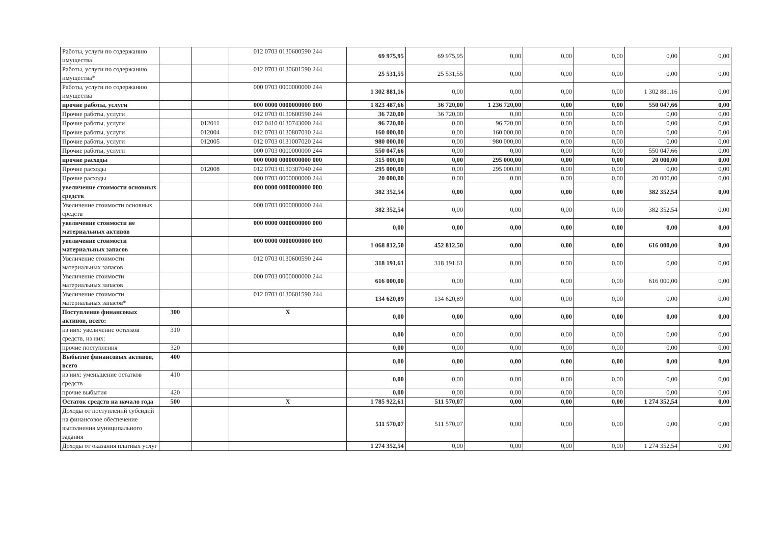| Работы, услуги по содержанию имущества | | | 012 0703 0130600590 244 | 69 975,95 | 69 975,95 | 0,00 | 0,00 | 0,00 | 0,00 | 0,00 |
| Работы, услуги по содержанию имущества* | | | 012 0703 0130601590 244 | 25 531,55 | 25 531,55 | 0,00 | 0,00 | 0,00 | 0,00 | 0,00 |
| Работы, услуги по содержанию имущества | | | 000 0703 0000000000 244 | 1 302 881,16 | 0,00 | 0,00 | 0,00 | 0,00 | 1 302 881,16 | 0,00 |
| прочие работы, услуги | | | 000 0000 0000000000 000 | 1 823 487,66 | 36 720,00 | 1 236 720,00 | 0,00 | 0,00 | 550 047,66 | 0,00 |
| Прочие работы, услуги | | | 012 0703 0130600590 244 | 36 720,00 | 36 720,00 | 0,00 | 0,00 | 0,00 | 0,00 | 0,00 |
| Прочие работы, услуги | | 012011 | 012 0410 0130743000 244 | 96 720,00 | 0,00 | 96 720,00 | 0,00 | 0,00 | 0,00 | 0,00 |
| Прочие работы, услуги | | 012004 | 012 0703 0130807010 244 | 160 000,00 | 0,00 | 160 000,00 | 0,00 | 0,00 | 0,00 | 0,00 |
| Прочие работы, услуги | | 012005 | 012 0703 0131007020 244 | 980 000,00 | 0,00 | 980 000,00 | 0,00 | 0,00 | 0,00 | 0,00 |
| Прочие работы, услуги | | | 000 0703 0000000000 244 | 550 047,66 | 0,00 | 0,00 | 0,00 | 0,00 | 550 047,66 | 0,00 |
| прочие расходы | | | 000 0000 0000000000 000 | 315 000,00 | 0,00 | 295 000,00 | 0,00 | 0,00 | 20 000,00 | 0,00 |
| Прочие расходы | | 012008 | 012 0703 0130307040 244 | 295 000,00 | 0,00 | 295 000,00 | 0,00 | 0,00 | 0,00 | 0,00 |
| Прочие расходы | | | 000 0703 0000000000 244 | 20 000,00 | 0,00 | 0,00 | 0,00 | 0,00 | 20 000,00 | 0,00 |
| увеличение стоимости основных средств | | | 000 0000 0000000000 000 | 382 352,54 | 0,00 | 0,00 | 0,00 | 0,00 | 382 352,54 | 0,00 |
| Увеличение стоимости основных средств | | | 000 0703 0000000000 244 | 382 352,54 | 0,00 | 0,00 | 0,00 | 0,00 | 382 352,54 | 0,00 |
| увеличение стоимости не материальных активов | | | 000 0000 0000000000 000 | 0,00 | 0,00 | 0,00 | 0,00 | 0,00 | 0,00 | 0,00 |
| увеличение стоимости материальных запасов | | | 000 0000 0000000000 000 | 1 068 812,50 | 452 812,50 | 0,00 | 0,00 | 0,00 | 616 000,00 | 0,00 |
| Увеличение стоимости материальных запасов | | | 012 0703 0130600590 244 | 318 191,61 | 318 191,61 | 0,00 | 0,00 | 0,00 | 0,00 | 0,00 |
| Увеличение стоимости материальных запасов | | | 000 0703 0000000000 244 | 616 000,00 | 0,00 | 0,00 | 0,00 | 0,00 | 616 000,00 | 0,00 |
| Увеличение стоимости материальных запасов* | | | 012 0703 0130601590 244 | 134 620,89 | 134 620,89 | 0,00 | 0,00 | 0,00 | 0,00 | 0,00 |
| Поступление финансовых активов, всего: | 300 | | X | 0,00 | 0,00 | 0,00 | 0,00 | 0,00 | 0,00 | 0,00 |
| из них: увеличение остатков средств, из них: | 310 | | | 0,00 | 0,00 | 0,00 | 0,00 | 0,00 | 0,00 | 0,00 |
| прочие поступления | 320 | | | 0,00 | 0,00 | 0,00 | 0,00 | 0,00 | 0,00 | 0,00 |
| Выбытие финансовых активов, всего | 400 | | | 0,00 | 0,00 | 0,00 | 0,00 | 0,00 | 0,00 | 0,00 |
| из них: уменьшение остатков средств | 410 | | | 0,00 | 0,00 | 0,00 | 0,00 | 0,00 | 0,00 | 0,00 |
| прочие выбытия | 420 | | | 0,00 | 0,00 | 0,00 | 0,00 | 0,00 | 0,00 | 0,00 |
| Остаток средств на начало года | 500 | | X | 1 785 922,61 | 511 570,07 | 0,00 | 0,00 | 0,00 | 1 274 352,54 | 0,00 |
| Доходы от поступлений субсидий на финансовое обеспечение выполнения муниципального задания | | | | 511 570,07 | 511 570,07 | 0,00 | 0,00 | 0,00 | 0,00 | 0,00 |
| Доходы от оказания платных услуг | | | | 1 274 352,54 | 0,00 | 0,00 | 0,00 | 0,00 | 1 274 352,54 | 0,00 |